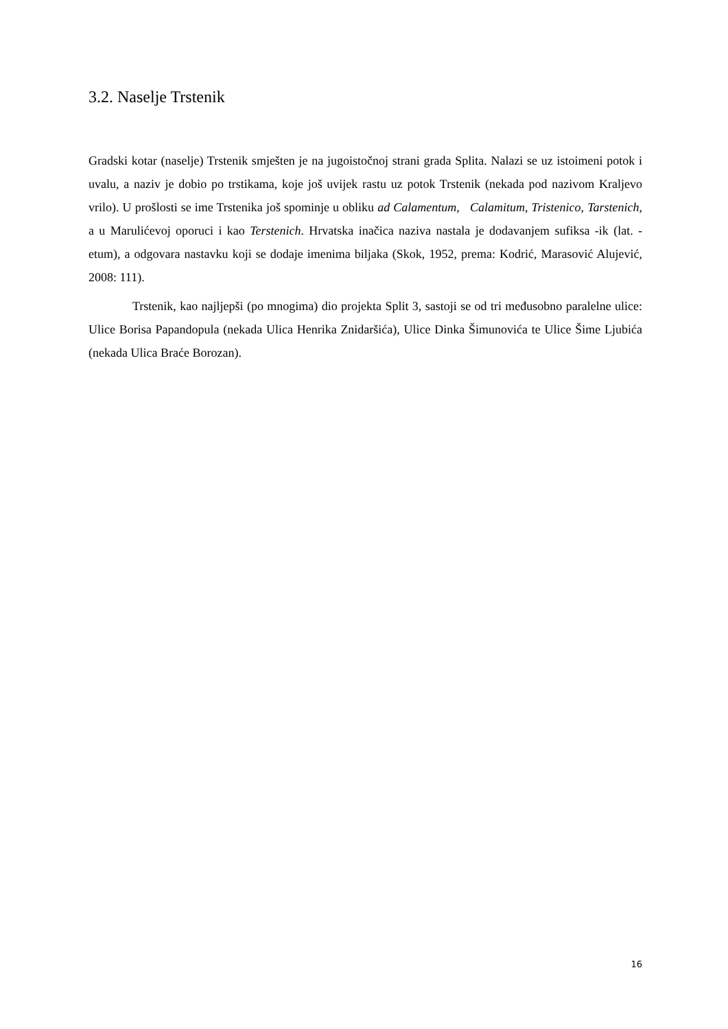3.2. Naselje Trstenik
Gradski kotar (naselje) Trstenik smješten je na jugoistočnoj strani grada Splita. Nalazi se uz istoimeni potok i uvalu, a naziv je dobio po trstikama, koje još uvijek rastu uz potok Trstenik (nekada pod nazivom Kraljevo vrilo). U prošlosti se ime Trstenika još spominje u obliku ad Calamentum, Calamitum, Tristenico, Tarstenich, a u Marulićevoj oporuci i kao Terstenich. Hrvatska inačica naziva nastala je dodavanjem sufiksa -ik (lat. -etum), a odgovara nastavku koji se dodaje imenima biljaka (Skok, 1952, prema: Kodrić, Marasović Alujević, 2008: 111).
Trstenik, kao najljepši (po mnogima) dio projekta Split 3, sastoji se od tri međusobno paralelne ulice: Ulice Borisa Papandopula (nekada Ulica Henrika Znidaršića), Ulice Dinka Šimunovića te Ulice Šime Ljubića (nekada Ulica Braće Borozan).
16